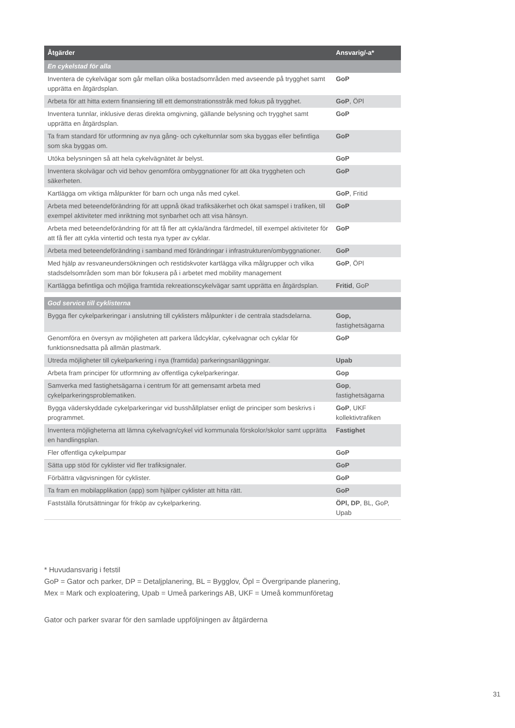| Åtgärder | Ansvarig/-a* |
| --- | --- |
| En cykelstad för alla | |
| Inventera de cykelvägar som går mellan olika bostadsområden med avseende på trygghet samt upprätta en åtgärdsplan. | GoP |
| Arbeta för att hitta extern finansiering till ett demonstrationsstråk med fokus på trygghet. | GoP , ÖPl |
| Inventera tunnlar, inklusive deras direkta omgivning, gällande belysning och trygghet samt upprätta en åtgärdsplan. | GoP |
| Ta fram standard för utformning av nya gång- och cykeltunnlar som ska byggas eller befintliga som ska byggas om. | GoP |
| Utöka belysningen så att hela cykelvägnätet är belyst. | GoP |
| Inventera skolvägar och vid behov genomföra ombyggnationer för att öka tryggheten och säkerheten. | GoP |
| Kartlägga om viktiga målpunkter för barn och unga nås med cykel. | GoP , Fritid |
| Arbeta med beteendeförändring för att uppnå ökad trafiksäkerhet och ökat samspel i trafiken, till exempel aktiviteter med inriktning mot synbarhet och att visa hänsyn. | GoP |
| Arbeta med beteendeförändring för att få fler att cykla/ändra färdmedel, till exempel aktiviteter för att få fler att cykla vintertid och testa nya typer av cyklar. | GoP |
| Arbeta med beteendeförändring i samband med förändringar i infrastrukturen/ombyggnationer. | GoP |
| Med hjälp av resvaneundersökningen och restidskvoter kartlägga vilka målgrupper och vilka stadsdelsområden som man bör fokusera på i arbetet med mobility management | GoP , ÖPl |
| Kartlägga befintliga och möjliga framtida rekreationscykelvägar samt upprätta en åtgärdsplan. | Fritid , GoP |
| God service till cyklisterna | |
| Bygga fler cykelparkeringar i anslutning till cyklisters målpunkter i de centrala stadsdelarna. | Gop, fastighetsägarna |
| Genomföra en översyn av möjligheten att parkera lådcyklar, cykelvagnar och cyklar för funktionsnedsatta på allmän plastmark. | GoP |
| Utreda möjligheter till cykelparkering i nya (framtida) parkeringsanläggningar. | Upab |
| Arbeta fram principer för utformning av offentliga cykelparkeringar. | Gop |
| Samverka med fastighetsägarna i centrum för att gemensamt arbeta med cykelparkeringsproblematiken. | Gop , fastighetsägarna |
| Bygga väderskyddade cykelparkeringar vid busshållplatser enligt de principer som beskrivs i programmet. | GoP , UKF kollektivtrafiken |
| Inventera möjligheterna att lämna cykelvagn/cykel vid kommunala förskolor/skolor samt upprätta en handlingsplan. | Fastighet |
| Fler offentliga cykelpumpar | GoP |
| Sätta upp stöd för cyklister vid fler trafiksignaler. | GoP |
| Förbättra vägvisningen för cyklister. | GoP |
| Ta fram en mobilapplikation (app) som hjälper cyklister att hitta rätt. | GoP |
| Fastställa förutsättningar för friköp av cykelparkering. | ÖPl, DP , BL, GoP, Upab |
* Huvudansvarig i fetstil
GoP = Gator och parker, DP = Detaljplanering, BL = Bygglov, Öpl = Övergripande planering,
Mex = Mark och exploatering, Upab = Umeå parkerings AB, UKF = Umeå kommunföretag
Gator och parker svarar för den samlade uppföljningen av åtgärderna
31